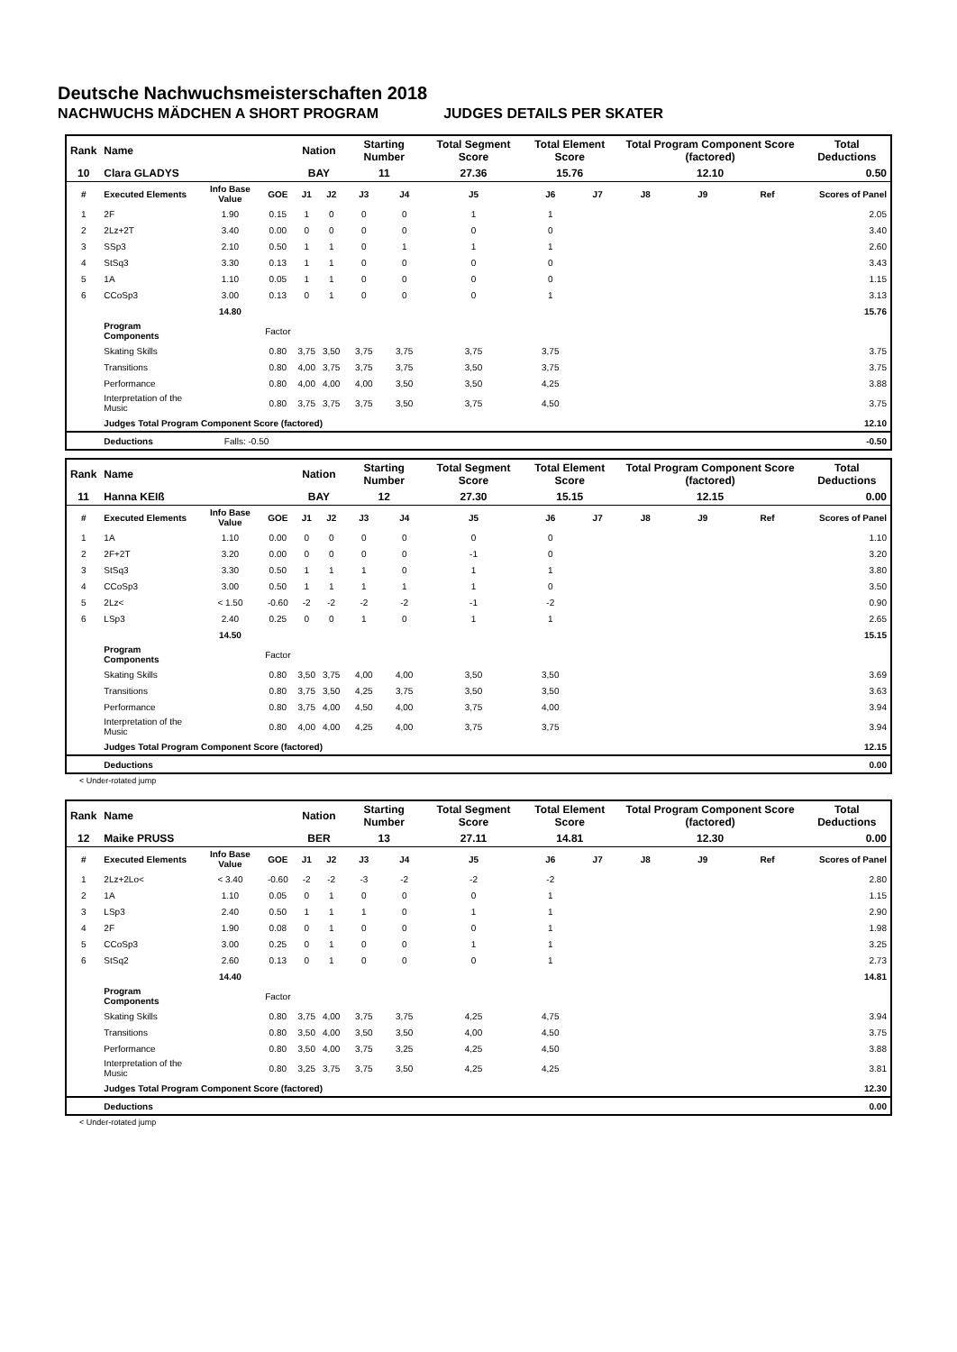Deutsche Nachwuchsmeisterschaften 2018
NACHWUCHS MÄDCHEN A SHORT PROGRAM JUDGES DETAILS PER SKATER
| Rank | Name | | | Nation | | Starting Number | | Total Segment Score | Total Element Score | | Total Program Component Score (factored) | | | Total Deductions |
| --- | --- | --- | --- | --- | --- | --- | --- | --- | --- | --- | --- | --- | --- | --- |
| 10 | Clara GLADYS | | | BAY | | 11 | | 27.36 | 15.76 | | 12.10 | | | 0.50 |
| # | Executed Elements | Info Base Value | GOE | J1 | J2 | J3 | J4 | J5 | J6 | J7 | J8 | J9 | Ref | Scores of Panel |
| 1 | 2F | 1.90 | 0.15 | 1 | 0 | 0 | 0 | 1 | 1 | | | | | 2.05 |
| 2 | 2Lz+2T | 3.40 | 0.00 | 0 | 0 | 0 | 0 | 0 | 0 | | | | | 3.40 |
| 3 | SSp3 | 2.10 | 0.50 | 1 | 1 | 0 | 1 | 1 | 1 | | | | | 2.60 |
| 4 | StSq3 | 3.30 | 0.13 | 1 | 1 | 0 | 0 | 0 | 0 | | | | | 3.43 |
| 5 | 1A | 1.10 | 0.05 | 1 | 1 | 0 | 0 | 0 | 0 | | | | | 1.15 |
| 6 | CCoSp3 | 3.00 | 0.13 | 0 | 1 | 0 | 0 | 0 | 1 | | | | | 3.13 |
| | | 14.80 | | | | | | | | | | | | 15.76 |
| | Program Components | | Factor | | | | | | | | | | | |
| | Skating Skills | | 0.80 | 3,75 | 3,50 | 3,75 | 3,75 | 3,75 | 3,75 | | | | | 3.75 |
| | Transitions | | 0.80 | 4,00 | 3,75 | 3,75 | 3,75 | 3,50 | 3,75 | | | | | 3.75 |
| | Performance | | 0.80 | 4,00 | 4,00 | 4,00 | 3,50 | 3,50 | 4,25 | | | | | 3.88 |
| | Interpretation of the Music | | 0.80 | 3,75 | 3,75 | 3,75 | 3,50 | 3,75 | 4,50 | | | | | 3.75 |
| | Judges Total Program Component Score (factored) | | | | | | | | | | | | | 12.10 |
| | Deductions | Falls: -0.50 | | | | | | | | | | | | -0.50 |
| Rank | Name | | | Nation | | Starting Number | | Total Segment Score | Total Element Score | | Total Program Component Score (factored) | | | Total Deductions |
| --- | --- | --- | --- | --- | --- | --- | --- | --- | --- | --- | --- | --- | --- | --- |
| 11 | Hanna KEIß | | | BAY | | 12 | | 27.30 | 15.15 | | 12.15 | | | 0.00 |
| # | Executed Elements | Info Base Value | GOE | J1 | J2 | J3 | J4 | J5 | J6 | J7 | J8 | J9 | Ref | Scores of Panel |
| 1 | 1A | 1.10 | 0.00 | 0 | 0 | 0 | 0 | 0 | 0 | | | | | 1.10 |
| 2 | 2F+2T | 3.20 | 0.00 | 0 | 0 | 0 | 0 | -1 | 0 | | | | | 3.20 |
| 3 | StSq3 | 3.30 | 0.50 | 1 | 1 | 1 | 0 | 1 | 1 | | | | | 3.80 |
| 4 | CCoSp3 | 3.00 | 0.50 | 1 | 1 | 1 | 1 | 1 | 0 | | | | | 3.50 |
| 5 | 2Lz< | < 1.50 | -0.60 | -2 | -2 | -2 | -2 | -1 | -2 | | | | | 0.90 |
| 6 | LSp3 | 2.40 | 0.25 | 0 | 0 | 1 | 0 | 1 | 1 | | | | | 2.65 |
| | | 14.50 | | | | | | | | | | | | 15.15 |
| | Program Components | | Factor | | | | | | | | | | | |
| | Skating Skills | | 0.80 | 3,50 | 3,75 | 4,00 | 4,00 | 3,50 | 3,50 | | | | | 3.69 |
| | Transitions | | 0.80 | 3,75 | 3,50 | 4,25 | 3,75 | 3,50 | 3,50 | | | | | 3.63 |
| | Performance | | 0.80 | 3,75 | 4,00 | 4,50 | 4,00 | 3,75 | 4,00 | | | | | 3.94 |
| | Interpretation of the Music | | 0.80 | 4,00 | 4,00 | 4,25 | 4,00 | 3,75 | 3,75 | | | | | 3.94 |
| | Judges Total Program Component Score (factored) | | | | | | | | | | | | | 12.15 |
| | Deductions | | | | | | | | | | | | | 0.00 |
< Under-rotated jump
| Rank | Name | | | Nation | | Starting Number | | Total Segment Score | Total Element Score | | Total Program Component Score (factored) | | | Total Deductions |
| --- | --- | --- | --- | --- | --- | --- | --- | --- | --- | --- | --- | --- | --- | --- |
| 12 | Maike PRUSS | | | BER | | 13 | | 27.11 | 14.81 | | 12.30 | | | 0.00 |
| # | Executed Elements | Info Base Value | GOE | J1 | J2 | J3 | J4 | J5 | J6 | J7 | J8 | J9 | Ref | Scores of Panel |
| 1 | 2Lz+2Lo< | < 3.40 | -0.60 | -2 | -2 | -3 | -2 | -2 | -2 | | | | | 2.80 |
| 2 | 1A | 1.10 | 0.05 | 0 | 1 | 0 | 0 | 0 | 1 | | | | | 1.15 |
| 3 | LSp3 | 2.40 | 0.50 | 1 | 1 | 1 | 0 | 1 | 1 | | | | | 2.90 |
| 4 | 2F | 1.90 | 0.08 | 0 | 1 | 0 | 0 | 0 | 1 | | | | | 1.98 |
| 5 | CCoSp3 | 3.00 | 0.25 | 0 | 1 | 0 | 0 | 1 | 1 | | | | | 3.25 |
| 6 | StSq2 | 2.60 | 0.13 | 0 | 1 | 0 | 0 | 0 | 1 | | | | | 2.73 |
| | | 14.40 | | | | | | | | | | | | 14.81 |
| | Program Components | | Factor | | | | | | | | | | | |
| | Skating Skills | | 0.80 | 3,75 | 4,00 | 3,75 | 3,75 | 4,25 | 4,75 | | | | | 3.94 |
| | Transitions | | 0.80 | 3,50 | 4,00 | 3,50 | 3,50 | 4,00 | 4,50 | | | | | 3.75 |
| | Performance | | 0.80 | 3,50 | 4,00 | 3,75 | 3,25 | 4,25 | 4,50 | | | | | 3.88 |
| | Interpretation of the Music | | 0.80 | 3,25 | 3,75 | 3,75 | 3,50 | 4,25 | 4,25 | | | | | 3.81 |
| | Judges Total Program Component Score (factored) | | | | | | | | | | | | | 12.30 |
| | Deductions | | | | | | | | | | | | | 0.00 |
< Under-rotated jump